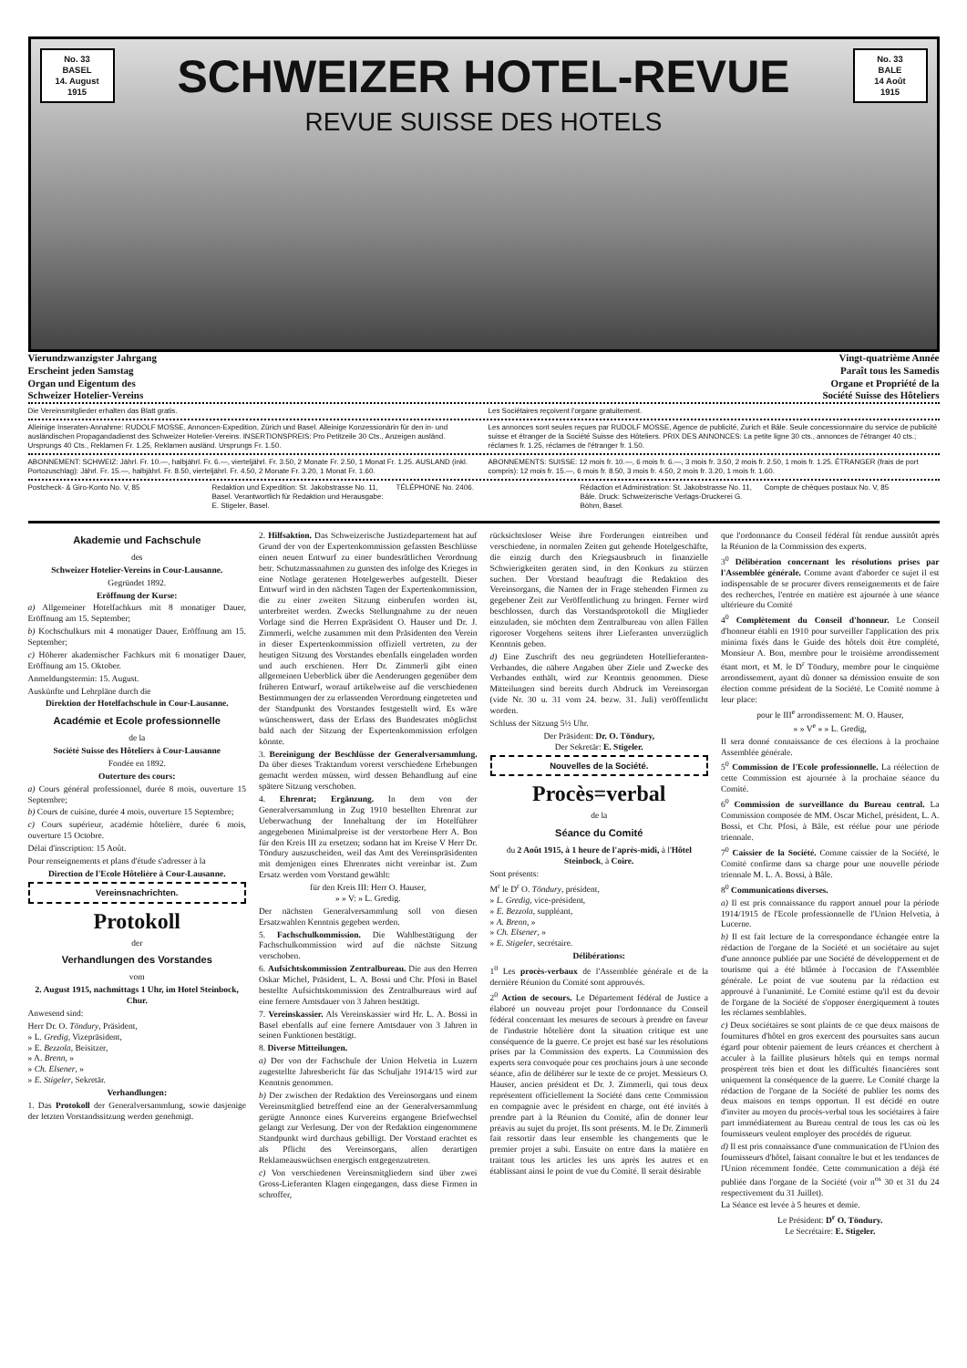No. 33
BASEL
14. August
1915
SCHWEIZER HOTEL-REVUE
REVUE SUISSE DES HOTELS
No. 33
BALE
14 Août
1915
Vierundzwanzigster Jahrgang
Erscheint jeden Samstag
Organ und Eigentum des
Schweizer Hotelier-Vereins
Vingt-quatrième Année
Paraît tous les Samedis
Organe et Propriété de la
Société Suisse des Hôteliers
Die Vereinsmitglieder erhalten das Blatt gratis.
Les Sociétaires reçoivent l'organe gratuitement.
Alleinige Inseraten-Annahme: RUDOLF MOSSE, Annoncen-Expedition, Zürich und Basel. Alleinige Konzessionärin für den in- und ausländischen Propagandadienst des Schweizer Hotelier-Vereins. INSERTIONSPREIS: Pro Petitzeile 30 Cts., Anzeigen ausländ. Ursprungs 40 Cts., Reklamen Fr. 1.25, Reklamen ausländ. Ursprungs Fr. 1.50.
Les annonces sont seules reçues par RUDOLF MOSSE, Agence de publicité, Zurich et Bâle. Seule concessionnaire du service de publicité suisse et étranger de la Société Suisse des Hôteliers. PRIX DES ANNONCES: La petite ligne 30 cts., annonces de l'étranger 40 cts.; réclames fr. 1.25, réclames de l'étranger fr. 1.50.
ABONNEMENT: SCHWEIZ: Jährl. Fr. 10.—, halbjährl. Fr. 6.—, vierteljährl. Fr. 3.50, 2 Monate Fr. 2.50, 1 Monat Fr. 1.25. AUSLAND (inkl. Portozuschlag): Jährl. Fr. 15.—, halbjährl. Fr. 8.50, vierteljährl. Fr. 4.50, 2 Monate Fr. 3.20, 1 Monat Fr. 1.60.
ABONNEMENTS: SUISSE: 12 mois fr. 10.—, 6 mois fr. 6.—, 3 mois fr. 3.50, 2 mois fr. 2.50, 1 mois fr. 1.25. ÉTRANGER (frais de port compris): 12 mois fr. 15.—, 6 mois fr. 8.50, 3 mois fr. 4.50, 2 mois fr. 3.20, 1 mois fr. 1.60.
Postcheck- & Giro-Konto No. V, 85
Redaktion und Expedition: St. Jakobstrasse No. 11, Basel. Verantwortlich für Redaktion und Herausgabe: E. Stigeler, Basel.
TÉLÉPHONE No. 2406. Rédaction et Administration: St. Jakobstrasse No. 11, Bâle. Druck: Schweizerische Verlags-Druckerei G. Böhm, Basel.
Compte de chèques postaux No. V, 85
Akademie und Fachschule
des
Schweizer Hotelier-Vereins in Cour-Lausanne.
Gegründet 1892.
Eröffnung der Kurse:
a) Allgemeiner Hotelfachkurs mit 8 monatiger Dauer, Eröffnung am 15. September;
b) Kochschulkurs mit 4 monatiger Dauer, Eröffnung am 15. September;
c) Höherer akademischer Fachkurs mit 6 monatiger Dauer, Eröffnung am 15. Oktober.
Anmeldungstermin: 15. August.
Auskünfte und Lehrpläne durch die
Direktion der Hotelfachschule in Cour-Lausanne.
Académie et Ecole professionnelle
de la
Société Suisse des Hôteliers à Cour-Lausanne
Fondée en 1892.
Outerture des cours:
a) Cours général professionnel, durée 8 mois, ouverture 15 Septembre;
b) Cours de cuisine, durée 4 mois, ouverture 15 Septembre;
c) Cours supérieur, académie hôtelière, durée 6 mois, ouverture 15 Octobre.
Délai d'inscription: 15 Août.
Pour renseignements et plans d'étude s'adresser à la
Direction de l'Ecole Hôtelière à Cour-Lausanne.
Vereinsnachrichten.
Protokoll
der
Verhandlungen des Vorstandes
vom
2. August 1915, nachmittags 1 Uhr, im Hotel Steinbock, Chur.
Anwesend sind:
Herr Dr. O. Töndury, Präsident,
» L. Gredig, Vizepräsident,
» E. Bezzola, Beisitzer,
» A. Brenn, »
» Ch. Elsener, »
» E. Stigeler, Sekretär.
Verhandlungen:
1. Das Protokoll der Generalversammlung, sowie dasjenige der letzten Vorstandssitzung werden genehmigt.
2. Hilfsaktion. Das Schweizerische Justizdepartement hat auf Grund der von der Expertenkommission gefassten Beschlüsse einen neuen Entwurf zu einer bundesrätlichen Verordnung betr. Schutzmassnahmen zu gunsten des infolge des Krieges in eine Notlage geratenen Hotelgewerbes aufgestellt. Dieser Entwurf wird in den nächsten Tagen der Expertenkommission, die zu einer zweiten Sitzung einberufen worden ist, unterbreitet werden. Zwecks Stellungnahme zu der neuen Vorlage sind die Herren Expräsident O. Hauser und Dr. J. Zimmerli, welche zusammen mit dem Präsidenten den Verein in dieser Expertenkommission offiziell vertreten, zu der heutigen Sitzung des Vorstandes ebenfalls eingeladen worden und auch erschienen. Herr Dr. Zimmerli gibt einen allgemeinen Ueberblick über die Aenderungen gegenüber dem früheren Entwurf, worauf artikelweise auf die verschiedenen Bestimmungen der zu erlassenden Verordnung eingetreten und der Standpunkt des Vorstandes festgestellt wird. Es wäre wünschenswert, dass der Erlass des Bundesrates möglichst bald nach der Sitzung der Expertenkommission erfolgen könnte.
3. Bereinigung der Beschlüsse der Generalversammlung. Da über dieses Traktandum vorerst verschiedene Erhebungen gemacht werden müssen, wird dessen Behandlung auf eine spätere Sitzung verschoben.
4. Ehrenrat; Ergänzung. In dem von der Generalversammlung in Zug 1910 bestellten Ehrenrat zur Ueberwachung der Innehaltung der im Hotelführer angegebenen Minimalpreise ist der verstorbene Herr A. Bon für den Kreis III zu ersetzen; sodann hat im Kreise V Herr Dr. Töndury auszuscheiden, weil das Amt des Vereinspräsidenten mit demjenigen eines Ehrenrates nicht vereinbar ist. Zum Ersatz werden vom Vorstand gewählt:
für den Kreis III: Herr O. Hauser,
» » V: » L. Gredig.
Der nächsten Generalversammlung soll von diesen Ersatzwahlen Kenntnis gegeben werden.
5. Fachschulkommission. Die Wahlbestätigung der Fachschulkommission wird auf die nächste Sitzung verschoben.
6. Aufsichtskommission Zentralbureau. Die aus den Herren Oskar Michel, Präsident, L. A. Bossi und Chr. Pfosi in Basel bestellte Aufsichtskommission des Zentralbureaus wird auf eine fernere Amtsdauer von 3 Jahren bestätigt.
7. Vereinskassier. Als Vereinskassier wird Hr. L. A. Bossi in Basel ebenfalls auf eine fernere Amtsdauer von 3 Jahren in seinen Funktionen bestätigt.
8. Diverse Mitteilungen.
a) Der von der Fachschule der Union Helvetia in Luzern zugestellte Jahresbericht für das Schuljahr 1914/15 wird zur Kenntnis genommen.
b) Der zwischen der Redaktion des Vereinsorgans und einem Vereinsmitglied betreffend eine an der Generalversammlung gerügte Annonce eines Kurvereins ergangene Briefwechsel gelangt zur Verlesung. Der von der Redaktion eingenommene Standpunkt wird durchaus gebilligt. Der Vorstand erachtet es als Pflicht des Vereinsorgans, allen derartigen Reklameauswüchsen energisch entgegenzutreten.
c) Von verschiedenen Vereinsmitgliedern sind über zwei Gross-Lieferanten Klagen eingegangen, dass diese Firmen in schroffer,
rücksichtsloser Weise ihre Forderungen eintreiben und verschiedene, in normalen Zeiten gut gehende Hotelgeschäfte, die einzig durch den Kriegsausbruch in finanzielle Schwierigkeiten geraten sind, in den Konkurs zu stürzen suchen. Der Vorstand beauftragt die Redaktion des Vereinsorgans, die Namen der in Frage stehenden Firmen zu gegebener Zeit zur Veröffentlichung zu bringen. Ferner wird beschlossen, durch das Vorstandsprotokoll die Mitglieder einzuladen, sie möchten dem Zentralbureau von allen Fällen rigoroser Vorgehens seitens ihrer Lieferanten unverzüglich Kenntnis geben.
d) Eine Zuschrift des neu gegründeten Hotellieferanten-Verbandes, die nähere Angaben über Ziele und Zwecke des Verbandes enthält, wird zur Kenntnis genommen. Diese Mitteilungen sind bereits durch Abdruck im Vereinsorgan (vide Nr. 30 u. 31 vom 24. bezw. 31. Juli) veröffentlicht worden.
Schluss der Sitzung 5½ Uhr.
Der Präsident: Dr. O. Töndury,
Der Sekretär: E. Stigeler.
Nouvelles de la Société.
Procès=verbal
de la
Séance du Comité
du 2 Août 1915, à 1 heure de l'après-midi, à l'Hôtel Steinbock, à Coire.
Sont présents:
M<sup>r</sup> le D<sup>r</sup> O. Töndury, président,
» L. Gredig, vice-président,
» E. Bezzola, suppléant,
» A. Brenn, »
» Ch. Elsener, »
» E. Stigeler, secrétaire.
Délibérations:
1<sup>0</sup> Les procès-verbaux de l'Assemblée générale et de la dernière Réunion du Comité sont approuvés.
2<sup>0</sup> Action de secours. Le Département fédéral de Justice a élaboré un nouveau projet pour l'ordonnance du Conseil fédéral concernant les mesures de secours à prendre en faveur de l'industrie hôtelière dont la situation critique est une conséquence de la guerre. Ce projet est basé sur les résolutions prises par la Commission des experts. La Commission des experts sera convoquée pour ces prochains jours à une seconde séance, afin de délibérer sur le texte de ce projet. Messieurs O. Hauser, ancien président et Dr. J. Zimmerli, qui tous deux représentent officiellement la Société dans cette Commission en compagnie avec le président en charge, ont été invités à prendre part à la Réunion du Comité, afin de donner leur préavis au sujet du projet. Ils sont présents. M. le Dr. Zimmerli fait ressortir dans leur ensemble les changements que le premier projet a subi. Ensuite on entre dans la matière en traitant tous les articles les uns après les autres et en établissant ainsi le point de vue du Comité. Il serait désirable
que l'ordonnance du Conseil fédéral fût rendue aussitôt après la Réunion de la Commission des experts.
3<sup>0</sup> Délibération concernant les résolutions prises par l'Assemblée générale. Comme avant d'aborder ce sujet il est indispensable de se procurer divers renseignements et de faire des recherches, l'entrée en matière est ajournée à une séance ultérieure du Comité
4<sup>0</sup> Complètement du Conseil d'honneur. Le Conseil d'honneur établi en 1910 pour surveiller l'application des prix minima fixés dans le Guide des hôtels doit être complété, Monsieur A. Bon, membre pour le troisième arrondissement étant mort, et M. le D<sup>r</sup> Töndury, membre pour le cinquième arrondissement, ayant dû donner sa démission ensuite de son élection comme président de la Société. Le Comité nomme à leur place:
pour le III<sup>e</sup> arrondissement: M. O. Hauser,
» » V<sup>e</sup> » » L. Gredig,
Il sera donné connaissance de ces élections à la prochaine Assemblée générale.
5<sup>0</sup> Commission de l'Ecole professionnelle. La réélection de cette Commission est ajournée à la prochaine séance du Comité.
6<sup>0</sup> Commission de surveillance du Bureau central. La Commission composée de MM. Oscar Michel, président, L. A. Bossi, et Chr. Pfosi, à Bâle, est réélue pour une période triennale.
7<sup>0</sup> Caissier de la Société. Comme caissier de la Société, le Comité confirme dans sa charge pour une nouvelle période triennale M. L. A. Bossi, à Bâle.
8<sup>0</sup> Communications diverses.
a) Il est pris connaissance du rapport annuel pour la période 1914/1915 de l'Ecole professionnelle de l'Union Helvetia, à Lucerne.
b) Il est fait lecture de la correspondance échangée entre la rédaction de l'organe de la Société et un sociétaire au sujet d'une annonce publiée par une Société de développement et de tourisme qui a été blâmée à l'occasion de l'Assemblée générale. Le point de vue soutenu par la rédaction est approuvé à l'unanimité. Le Comité estime qu'il est du devoir de l'organe de la Société de s'opposer énergiquement à toutes les réclames semblables.
c) Deux sociétaires se sont plaints de ce que deux maisons de fournitures d'hôtel en gros exercent des poursuites sans aucun égard pour obtenir paiement de leurs créances et cherchent à acculer à la faillite plusieurs hôtels qui en temps normal prospèrent très bien et dont les difficultés financières sont uniquement la conséquence de la guerre. Le Comité charge la rédaction de l'organe de la Société de publier les noms des deux maisons en temps opportun. Il est décidé en outre d'inviter au moyen du procès-verbal tous les sociétaires à faire part immédiatement au Bureau central de tous les cas où les fournisseurs veulent employer des procédés de rigueur.
d) Il est pris connaissance d'une communication de l'Union des fournisseurs d'hôtel, faisant connaître le but et les tendances de l'Union récemment fondée. Cette communication a déjà été publiée dans l'organe de la Société (voir n<sup>os</sup> 30 et 31 du 24 respectivement du 31 Juillet).
La Séance est levée à 5 heures et demie.
Le Président: D<sup>r</sup> O. Töndury.
Le Secrétaire: E. Stigeler.